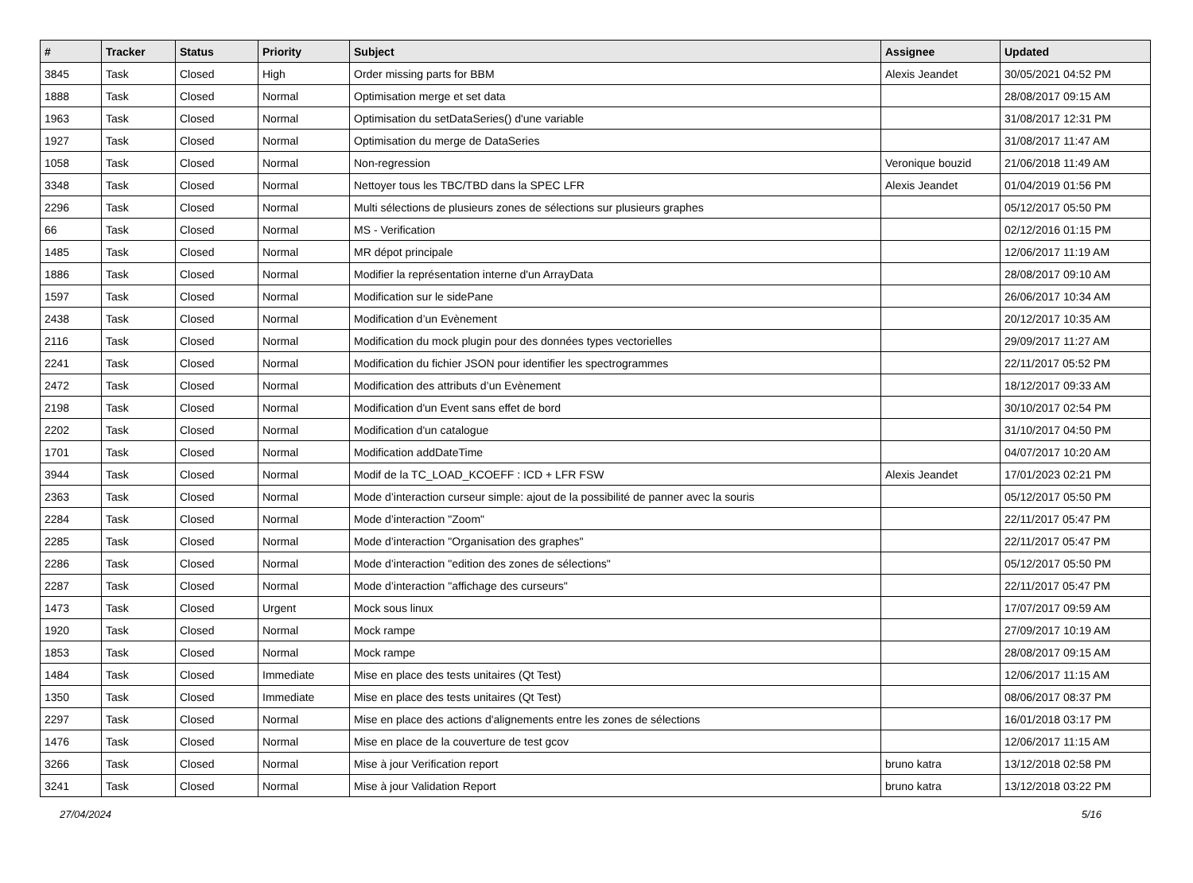| # | Tracker | Status | Priority | Subject | Assignee | Updated |
| --- | --- | --- | --- | --- | --- | --- |
| 3845 | Task | Closed | High | Order missing parts for BBM | Alexis Jeandet | 30/05/2021 04:52 PM |
| 1888 | Task | Closed | Normal | Optimisation merge et set data | | 28/08/2017 09:15 AM |
| 1963 | Task | Closed | Normal | Optimisation du setDataSeries() d'une variable | | 31/08/2017 12:31 PM |
| 1927 | Task | Closed | Normal | Optimisation du merge de DataSeries | | 31/08/2017 11:47 AM |
| 1058 | Task | Closed | Normal | Non-regression | Veronique bouzid | 21/06/2018 11:49 AM |
| 3348 | Task | Closed | Normal | Nettoyer tous les TBC/TBD dans la SPEC LFR | Alexis Jeandet | 01/04/2019 01:56 PM |
| 2296 | Task | Closed | Normal | Multi sélections de plusieurs zones de sélections sur plusieurs graphes | | 05/12/2017 05:50 PM |
| 66 | Task | Closed | Normal | MS - Verification | | 02/12/2016 01:15 PM |
| 1485 | Task | Closed | Normal | MR dépot principale | | 12/06/2017 11:19 AM |
| 1886 | Task | Closed | Normal | Modifier la représentation interne d'un ArrayData | | 28/08/2017 09:10 AM |
| 1597 | Task | Closed | Normal | Modification sur le sidePane | | 26/06/2017 10:34 AM |
| 2438 | Task | Closed | Normal | Modification d’un Evènement | | 20/12/2017 10:35 AM |
| 2116 | Task | Closed | Normal | Modification du mock plugin pour des données types vectorielles | | 29/09/2017 11:27 AM |
| 2241 | Task | Closed | Normal | Modification du fichier JSON pour identifier les spectrogrammes | | 22/11/2017 05:52 PM |
| 2472 | Task | Closed | Normal | Modification des attributs d’un Evènement | | 18/12/2017 09:33 AM |
| 2198 | Task | Closed | Normal | Modification d'un Event sans effet de bord | | 30/10/2017 02:54 PM |
| 2202 | Task | Closed | Normal | Modification d'un catalogue | | 31/10/2017 04:50 PM |
| 1701 | Task | Closed | Normal | Modification addDateTime | | 04/07/2017 10:20 AM |
| 3944 | Task | Closed | Normal | Modif de la TC_LOAD_KCOEFF : ICD + LFR FSW | Alexis Jeandet | 17/01/2023 02:21 PM |
| 2363 | Task | Closed | Normal | Mode d’interaction curseur simple: ajout de la possibilité de panner avec la souris | | 05/12/2017 05:50 PM |
| 2284 | Task | Closed | Normal | Mode d’interaction "Zoom" | | 22/11/2017 05:47 PM |
| 2285 | Task | Closed | Normal | Mode d’interaction "Organisation des graphes" | | 22/11/2017 05:47 PM |
| 2286 | Task | Closed | Normal | Mode d’interaction "edition des zones de sélections" | | 05/12/2017 05:50 PM |
| 2287 | Task | Closed | Normal | Mode d’interaction "affichage des curseurs" | | 22/11/2017 05:47 PM |
| 1473 | Task | Closed | Urgent | Mock sous linux | | 17/07/2017 09:59 AM |
| 1920 | Task | Closed | Normal | Mock rampe | | 27/09/2017 10:19 AM |
| 1853 | Task | Closed | Normal | Mock rampe | | 28/08/2017 09:15 AM |
| 1484 | Task | Closed | Immediate | Mise en place des tests unitaires (Qt Test) | | 12/06/2017 11:15 AM |
| 1350 | Task | Closed | Immediate | Mise en place des tests unitaires (Qt Test) | | 08/06/2017 08:37 PM |
| 2297 | Task | Closed | Normal | Mise en place des actions d'alignements entre les zones de sélections | | 16/01/2018 03:17 PM |
| 1476 | Task | Closed | Normal | Mise en place de la couverture de test gcov | | 12/06/2017 11:15 AM |
| 3266 | Task | Closed | Normal | Mise à jour Verification report | bruno katra | 13/12/2018 02:58 PM |
| 3241 | Task | Closed | Normal | Mise à jour Validation Report | bruno katra | 13/12/2018 03:22 PM |
27/04/2024 5/16